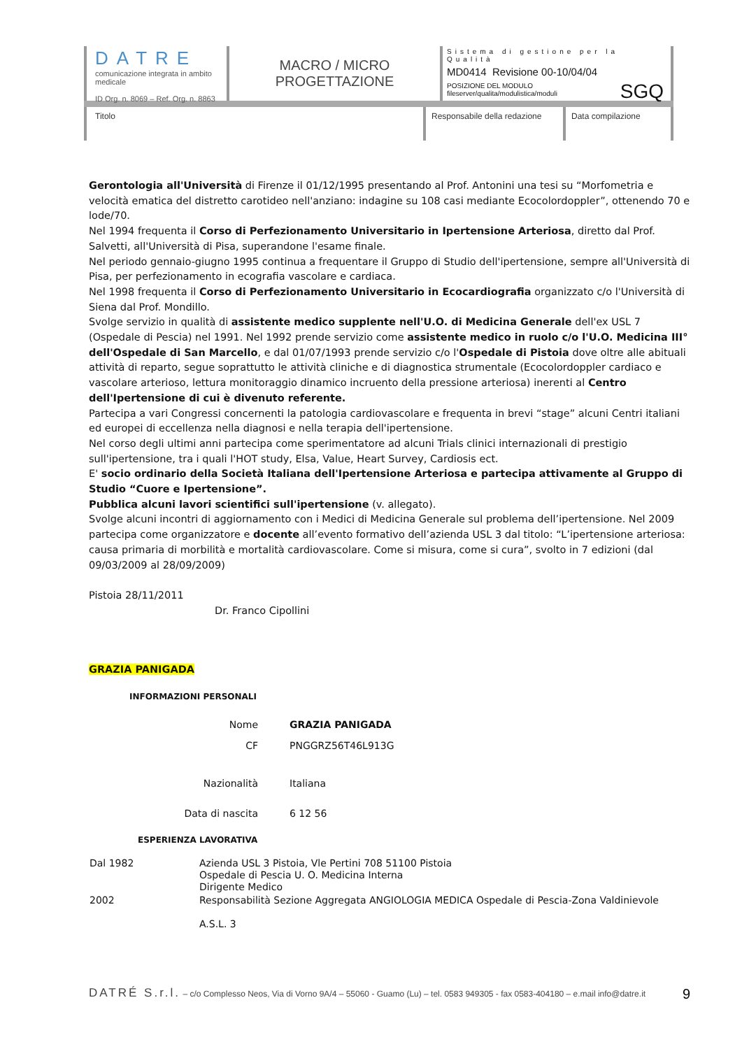DATRE
comunicazione integrata in ambito medicale
ID Org. n. 8069 – Ref. Org. n. 8863
MACRO / MICRO
PROGETTAZIONE
Sistema di gestione per la Qualità
MD0414 Revisione 00-10/04/04
POSIZIONE DEL MODULO
fileserver/qualita/modulistica/moduli
SGQ
Titolo Responsabile della redazione
Data compilazione
Gerontologia all'Università di Firenze il 01/12/1995 presentando al Prof. Antonini una tesi su “Morfometria e velocità ematica del distretto carotideo nell'anziano: indagine su 108 casi mediante Ecocolordoppler”, ottenendo 70 e lode/70.
Nel 1994 frequenta il Corso di Perfezionamento Universitario in Ipertensione Arteriosa, diretto dal Prof. Salvetti, all'Università di Pisa, superandone l'esame finale.
Nel periodo gennaio-giugno 1995 continua a frequentare il Gruppo di Studio dell'ipertensione, sempre all'Università di Pisa, per perfezionamento in ecografia vascolare e cardiaca.
Nel 1998 frequenta il Corso di Perfezionamento Universitario in Ecocardiografia organizzato c/o l'Università di Siena dal Prof. Mondillo.
Svolge servizio in qualità di assistente medico supplente nell'U.O. di Medicina Generale dell'ex USL 7 (Ospedale di Pescia) nel 1991. Nel 1992 prende servizio come assistente medico in ruolo c/o l'U.O. Medicina III° dell'Ospedale di San Marcello, e dal 01/07/1993 prende servizio c/o l'Ospedale di Pistoia dove oltre alle abituali attività di reparto, segue soprattutto le attività cliniche e di diagnostica strumentale (Ecocolordoppler cardiaco e vascolare arterioso, lettura monitoraggio dinamico incruento della pressione arteriosa) inerenti al Centro dell'Ipertensione di cui è divenuto referente.
Partecipa a vari Congressi concernenti la patologia cardiovascolare e frequenta in brevi “stage” alcuni Centri italiani ed europei di eccellenza nella diagnosi e nella terapia dell'ipertensione.
Nel corso degli ultimi anni partecipa come sperimentatore ad alcuni Trials clinici internazionali di prestigio sull'ipertensione, tra i quali l'HOT study, Elsa, Value, Heart Survey, Cardiosis ect.
E' socio ordinario della Società Italiana dell'Ipertensione Arteriosa e partecipa attivamente al Gruppo di Studio “Cuore e Ipertensione”.
Pubblica alcuni lavori scientifici sull'ipertensione (v. allegato).
Svolge alcuni incontri di aggiornamento con i Medici di Medicina Generale sul problema dell’ipertensione. Nel 2009 partecipa come organizzatore e docente all’evento formativo dell’azienda USL 3 dal titolo: “L’ipertensione arteriosa: causa primaria di morbilità e mortalità cardiovascolare. Come si misura, come si cura”, svolto in 7 edizioni (dal 09/03/2009 al 28/09/2009)
Pistoia 28/11/2011
Dr. Franco Cipollini
GRAZIA PANIGADA
INFORMAZIONI PERSONALI
| Nome | GRAZIA PANIGADA |
| CF | PNGGRZ56T46L913G |
| Nazionalità | Italiana |
| Data di nascita | 6 12 56 |
ESPERIENZA LAVORATIVA
| Dal 1982 | Azienda USL 3 Pistoia, Vle Pertini 708 51100 Pistoia Ospedale di Pescia U. O. Medicina Interna Dirigente Medico |
| 2002 | Responsabilità Sezione Aggregata ANGIOLOGIA MEDICA Ospedale di Pescia-Zona Valdinievole A.S.L. 3 |
DATRÉ S.r.l. – c/o Complesso Neos, Via di Vorno 9A/4 – 55060 - Guamo (Lu) – tel. 0583 949305 - fax 0583-404180 – e.mail info@datre.it 9